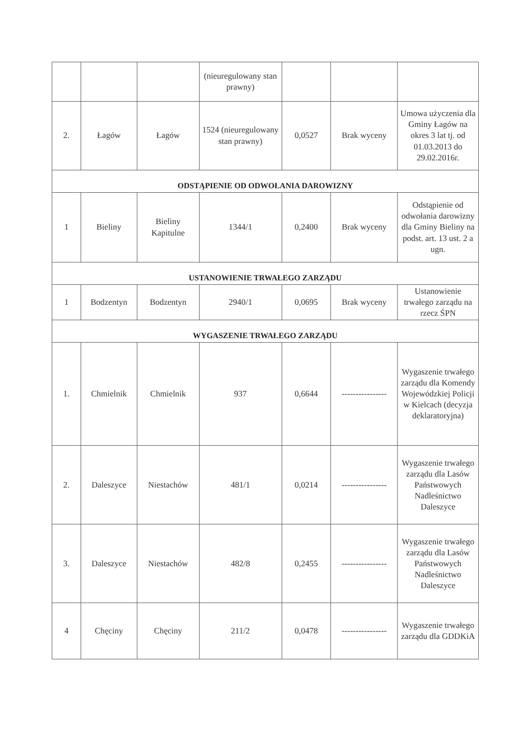| | | | (nieuregulowany stan prawny) | | | |
| 2. | Łagów | Łagów | 1524 (nieuregulowany stan prawny) | 0,0527 | Brak wyceny | Umowa użyczenia dla Gminy Łagów na okres 3 lat tj. od 01.03.2013 do 29.02.2016r. |
| ODSTĄPIENIE OD ODWOŁANIA DAROWIZNY | | | | | | |
| 1 | Bieliny | Bieliny Kapitulne | 1344/1 | 0,2400 | Brak wyceny | Odstąpienie od odwołania darowizny dla Gminy Bieliny na podst. art. 13 ust. 2 a ugn. |
| USTANOWIENIE TRWAŁEGO ZARZĄDU | | | | | | |
| 1 | Bodzentyn | Bodzentyn | 2940/1 | 0,0695 | Brak wyceny | Ustanowienie trwałego zarządu na rzecz ŚPN |
| WYGASZENIE TRWAŁEGO ZARZĄDU | | | | | | |
| 1. | Chmielnik | Chmielnik | 937 | 0,6644 | ---------------- | Wygaszenie trwałego zarządu dla Komendy Wojewódzkiej Policji w Kielcach (decyzja deklaratoryjna) |
| 2. | Daleszyce | Niestachów | 481/1 | 0,0214 | ---------------- | Wygaszenie trwałego zarządu dla Lasów Państwowych Nadleśnictwo Daleszyce |
| 3. | Daleszyce | Niestachów | 482/8 | 0,2455 | ---------------- | Wygaszenie trwałego zarządu dla Lasów Państwowych Nadleśnictwo Daleszyce |
| 4 | Chęciny | Chęciny | 211/2 | 0,0478 | ---------------- | Wygaszenie trwałego zarządu dla GDDKiA |